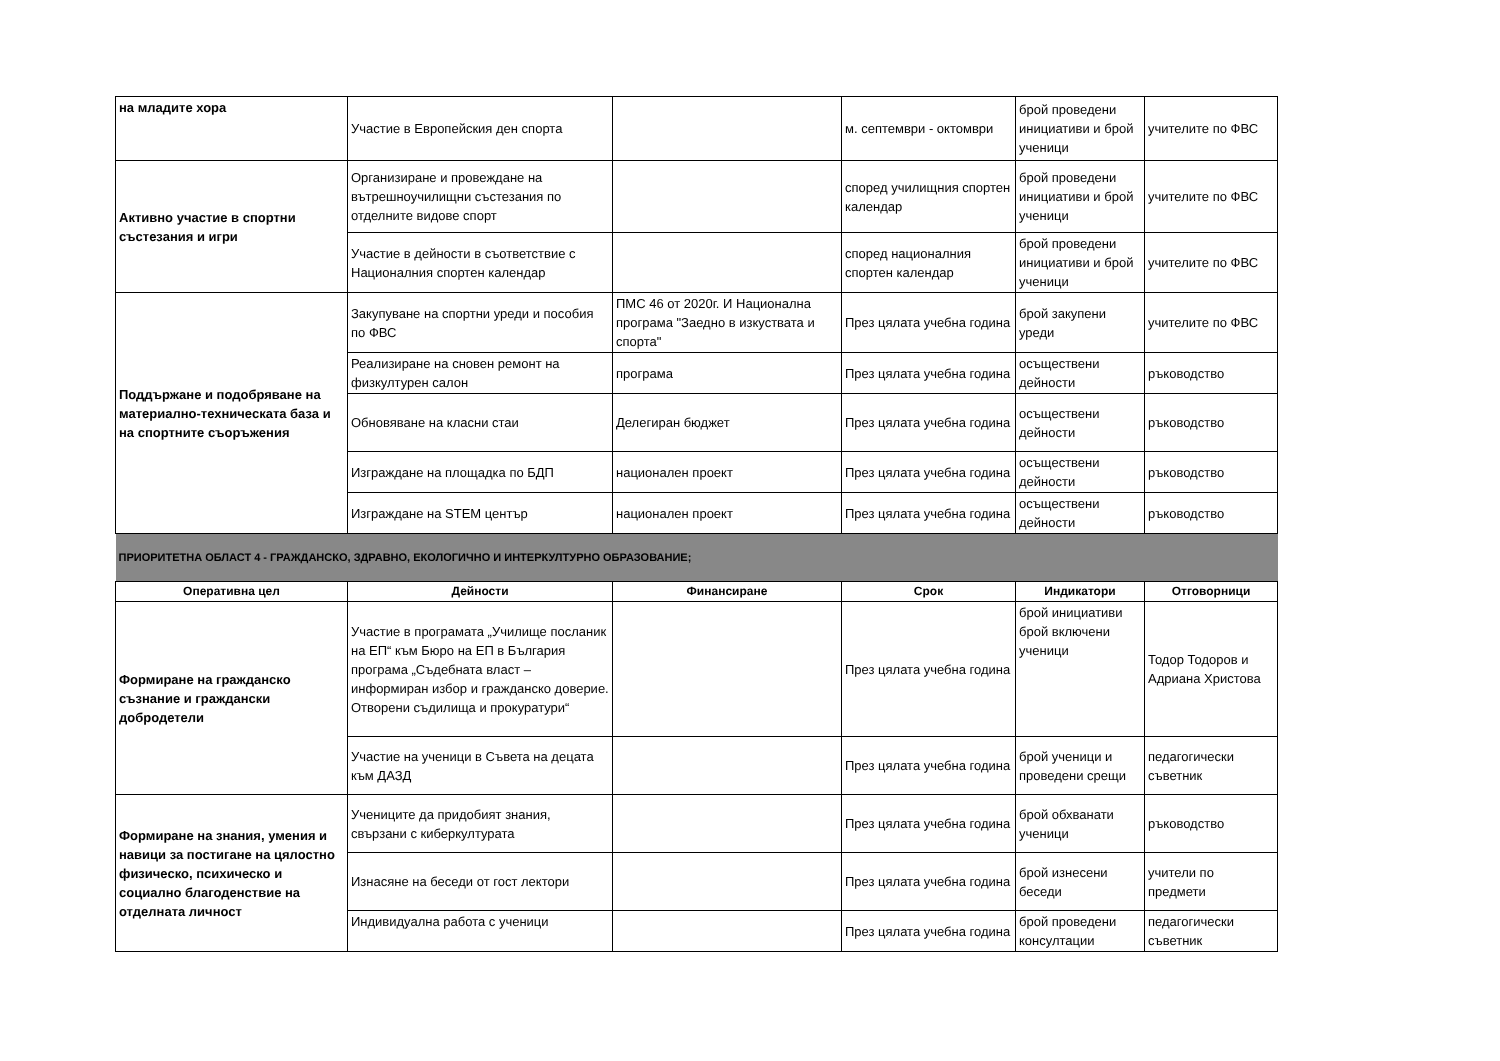| на младите хора | Участие в Европейския ден спорта | | м. септември - октомври | брой проведени инициативи и брой ученици | учителите по ФВС |
| Активно участие в спортни състезания и игри | Организиране и провеждане на вътрешноучилищни състезания по отделните видове спорт | | според училищния спортен календар | брой проведени инициативи и брой ученици | учителите по ФВС |
| | Участие в дейности в съответствие с Националния спортен календар | | според националния спортен календар | брой проведени инициативи и брой ученици | учителите по ФВС |
| Поддържане и подобряване на материално-техническата база и на спортните съоръжения | Закупуване на спортни уреди и пособия по ФВС | ПМС 46 от 2020г. И Национална програма "Заедно в изкуствата и спорта" | През цялата учебна година | брой закупени уреди | учителите по ФВС |
| | Реализиране на сновен ремонт на физкултурен салон | програма | През цялата учебна година | осъществени дейности | ръководство |
| | Обновяване на класни стаи | Делегиран бюджет | През цялата учебна година | осъществени дейности | ръководство |
| | Изграждане на площадка по БДП | национален проект | През цялата учебна година | осъществени дейности | ръководство |
| | Изграждане на STEM център | национален проект | През цялата учебна година | осъществени дейности | ръководство |
| ПРИОРИТЕТНА ОБЛАСТ 4 - ГРАЖДАНСКО, ЗДРАВНО, ЕКОЛОГИЧНО И ИНТЕРКУЛТУРНО ОБРАЗОВАНИЕ; | | | | | |
| Оперативна цел | Дейности | Финансиране | Срок | Индикатори | Отговорници |
| Формиране на гражданско съзнание и граждански добродетели | Участие в програмата „Училище посланик на ЕП“ към Бюро на ЕП в България програма „Съдебната власт – информиран избор и гражданско доверие. Отворени съдилища и прокуратури“ | | През цялата учебна година | брой инициативи брой включени ученици | Тодор Тодоров и Адриана Христова |
| | Участие на ученици в Съвета на децата към ДАЗД | | През цялата учебна година | брой ученици и проведени срещи | педагогически съветник |
| Формиране на знания, умения и навици за постигане на цялостно физическо, психическо и социално благоденствие на отделната личност | Учениците да придобият знания, свързани с киберкултурата | | През цялата учебна година | брой обхванати ученици | ръководство |
| | Изнасяне на беседи от гост лектори | | През цялата учебна година | брой изнесени беседи | учители по предмети |
| | Индивидуална работа с ученици | | През цялата учебна година | брой проведени консултации | педагогически съветник |